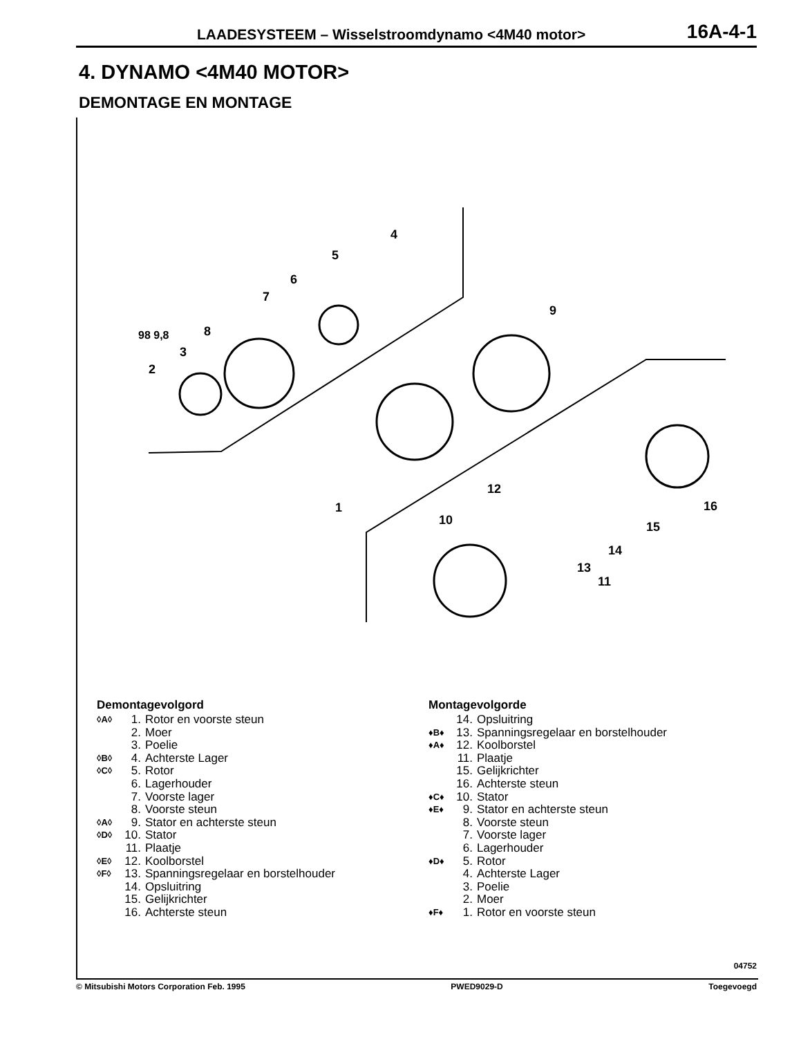LAADESYSTEEM – Wisselstroomdynamo <4M40 motor> 16A-4-1
4. DYNAMO <4M40 MOTOR>
DEMONTAGE EN MONTAGE
98 9,8
2
3
4
5
6
7
8
9
1
10
11
12
13
14
15
16
Demontagevolgord
◊A◊ 1. Rotor en voorste steun
2. Moer
3. Poelie
◊B◊ 4. Achterste Lager
◊C◊ 5. Rotor
6. Lagerhouder
7. Voorste lager
8. Voorste steun
◊A◊ 9. Stator en achterste steun
◊D◊ 10. Stator
11. Plaatje
◊E◊ 12. Koolborstel
◊F◊ 13. Spanningsregelaar en borstelhouder
14. Opsluitring
15. Gelijkrichter
16. Achterste steun
Montagevolgorde
14. Opsluitring
♦B♦ 13. Spanningsregelaar en borstelhouder
♦A♦ 12. Koolborstel
11. Plaatje
15. Gelijkrichter
16. Achterste steun
♦C♦ 10. Stator
♦E♦ 9. Stator en achterste steun
8. Voorste steun
7. Voorste lager
6. Lagerhouder
♦D♦ 5. Rotor
4. Achterste Lager
3. Poelie
2. Moer
♦F♦ 1. Rotor en voorste steun
04752
© Mitsubishi Motors Corporation Feb. 1995 PWED9029-D Toegevoegd